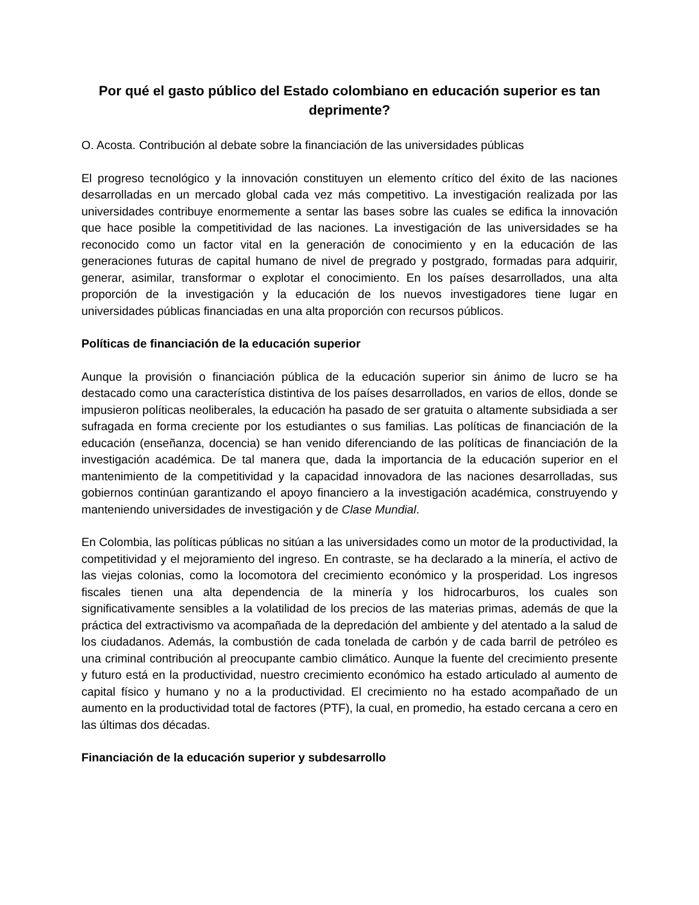Por qué el gasto público del Estado colombiano en educación superior es tan deprimente?
O. Acosta. Contribución al debate sobre la financiación de las universidades públicas
El progreso tecnológico y la innovación constituyen un elemento crítico del éxito de las naciones desarrolladas en un mercado global cada vez más competitivo. La investigación realizada por las universidades contribuye enormemente a sentar las bases sobre las cuales se edifica la innovación que hace posible la competitividad de las naciones. La investigación de las universidades se ha reconocido como un factor vital en la generación de conocimiento y en la educación de las generaciones futuras de capital humano de nivel de pregrado y postgrado, formadas para adquirir, generar, asimilar, transformar o explotar el conocimiento. En los países desarrollados, una alta proporción de la investigación y la educación de los nuevos investigadores tiene lugar en universidades públicas financiadas en una alta proporción con recursos públicos.
Políticas de financiación de la educación superior
Aunque la provisión o financiación pública de la educación superior sin ánimo de lucro se ha destacado como una característica distintiva de los países desarrollados, en varios de ellos, donde se impusieron políticas neoliberales, la educación ha pasado de ser gratuita o altamente subsidiada a ser sufragada en forma creciente por los estudiantes o sus familias. Las políticas de financiación de la educación (enseñanza, docencia) se han venido diferenciando de las políticas de financiación de la investigación académica. De tal manera que, dada la importancia de la educación superior en el mantenimiento de la competitividad y la capacidad innovadora de las naciones desarrolladas, sus gobiernos continúan garantizando el apoyo financiero a la investigación académica, construyendo y manteniendo universidades de investigación y de Clase Mundial.
En Colombia, las políticas públicas no sitúan a las universidades como un motor de la productividad, la competitividad y el mejoramiento del ingreso. En contraste, se ha declarado a la minería, el activo de las viejas colonias, como la locomotora del crecimiento económico y la prosperidad. Los ingresos fiscales tienen una alta dependencia de la minería y los hidrocarburos, los cuales son significativamente sensibles a la volatilidad de los precios de las materias primas, además de que la práctica del extractivismo va acompañada de la depredación del ambiente y del atentado a la salud de los ciudadanos. Además, la combustión de cada tonelada de carbón y de cada barril de petróleo es una criminal contribución al preocupante cambio climático. Aunque la fuente del crecimiento presente y futuro está en la productividad, nuestro crecimiento económico ha estado articulado al aumento de capital físico y humano y no a la productividad. El crecimiento no ha estado acompañado de un aumento en la productividad total de factores (PTF), la cual, en promedio, ha estado cercana a cero en las últimas dos décadas.
Financiación de la educación superior y subdesarrollo